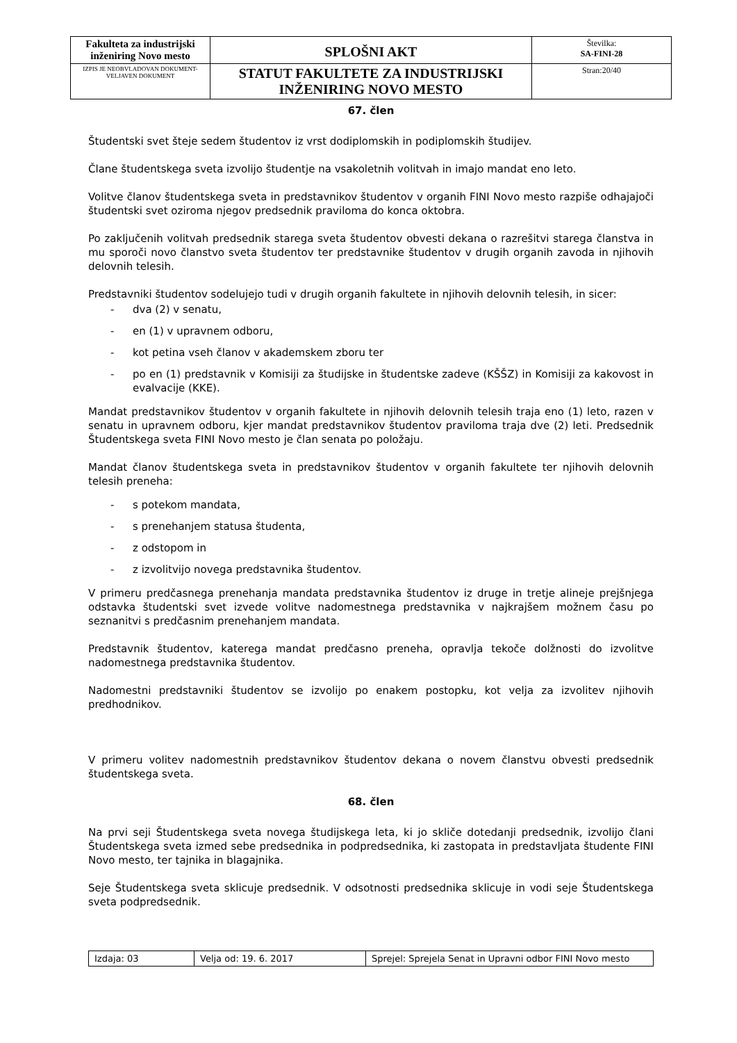| Fakulteta za industrijski inženiring Novo mesto | SPLOŠNI AKT | Številka: SA-FINI-28 |
| IZPIS JE NEOBVLADOVAN DOKUMENT-VELJAVEN DOKUMENT | STATUT FAKULTETE ZA INDUSTRIJSKI INŽENIRING NOVO MESTO | Stran:20/40 |
67. člen
Študentski svet šteje sedem študentov iz vrst dodiplomskih in podiplomskih študijev.
Člane študentskega sveta izvolijo študentje na vsakoletnih volitvah in imajo mandat eno leto.
Volitve članov študentskega sveta in predstavnikov študentov v organih FINI Novo mesto razpiše odhajajoči študentski svet oziroma njegov predsednik praviloma do konca oktobra.
Po zaključenih volitvah predsednik starega sveta študentov obvesti dekana o razrešitvi starega članstva in mu sporoči novo članstvo sveta študentov ter predstavnike študentov v drugih organih zavoda in njihovih delovnih telesih.
Predstavniki študentov sodelujejo tudi v drugih organih fakultete in njihovih delovnih telesih, in sicer:
- dva (2) v senatu,
- en (1) v upravnem odboru,
- kot petina vseh članov v akademskem zboru ter
- po en (1) predstavnik v Komisiji za študijske in študentske zadeve (KŠŠZ) in Komisiji za kakovost in evalvacije (KKE).
Mandat predstavnikov študentov v organih fakultete in njihovih delovnih telesih traja eno (1) leto, razen v senatu in upravnem odboru, kjer mandat predstavnikov študentov praviloma traja dve (2) leti. Predsednik Študentskega sveta FINI Novo mesto je član senata po položaju.
Mandat članov študentskega sveta in predstavnikov študentov v organih fakultete ter njihovih delovnih telesih preneha:
- s potekom mandata,
- s prenehanjem statusa študenta,
- z odstopom in
- z izvolitvijo novega predstavnika študentov.
V primeru predčasnega prenehanja mandata predstavnika študentov iz druge in tretje alineje prejšnjega odstavka študentski svet izvede volitve nadomestnega predstavnika v najkrajšem možnem času po seznanitvi s predčasnim prenehanjem mandata.
Predstavnik študentov, katerega mandat predčasno preneha, opravlja tekoče dolžnosti do izvolitve nadomestnega predstavnika študentov.
Nadomestni predstavniki študentov se izvolijo po enakem postopku, kot velja za izvolitev njihovih predhodnikov.
V primeru volitev nadomestnih predstavnikov študentov dekana o novem članstvu obvesti predsednik študentskega sveta.
68. člen
Na prvi seji Študentskega sveta novega študijskega leta, ki jo skliče dotedanji predsednik, izvolijo člani Študentskega sveta izmed sebe predsednika in podpredsednika, ki zastopata in predstavljata študente FINI Novo mesto, ter tajnika in blagajnika.
Seje Študentskega sveta sklicuje predsednik. V odsotnosti predsednika sklicuje in vodi seje Študentskega sveta podpredsednik.
| Izdaja: 03 | Velja od: 19. 6. 2017 | Sprejel: Sprejela Senat in Upravni odbor FINI Novo mesto |